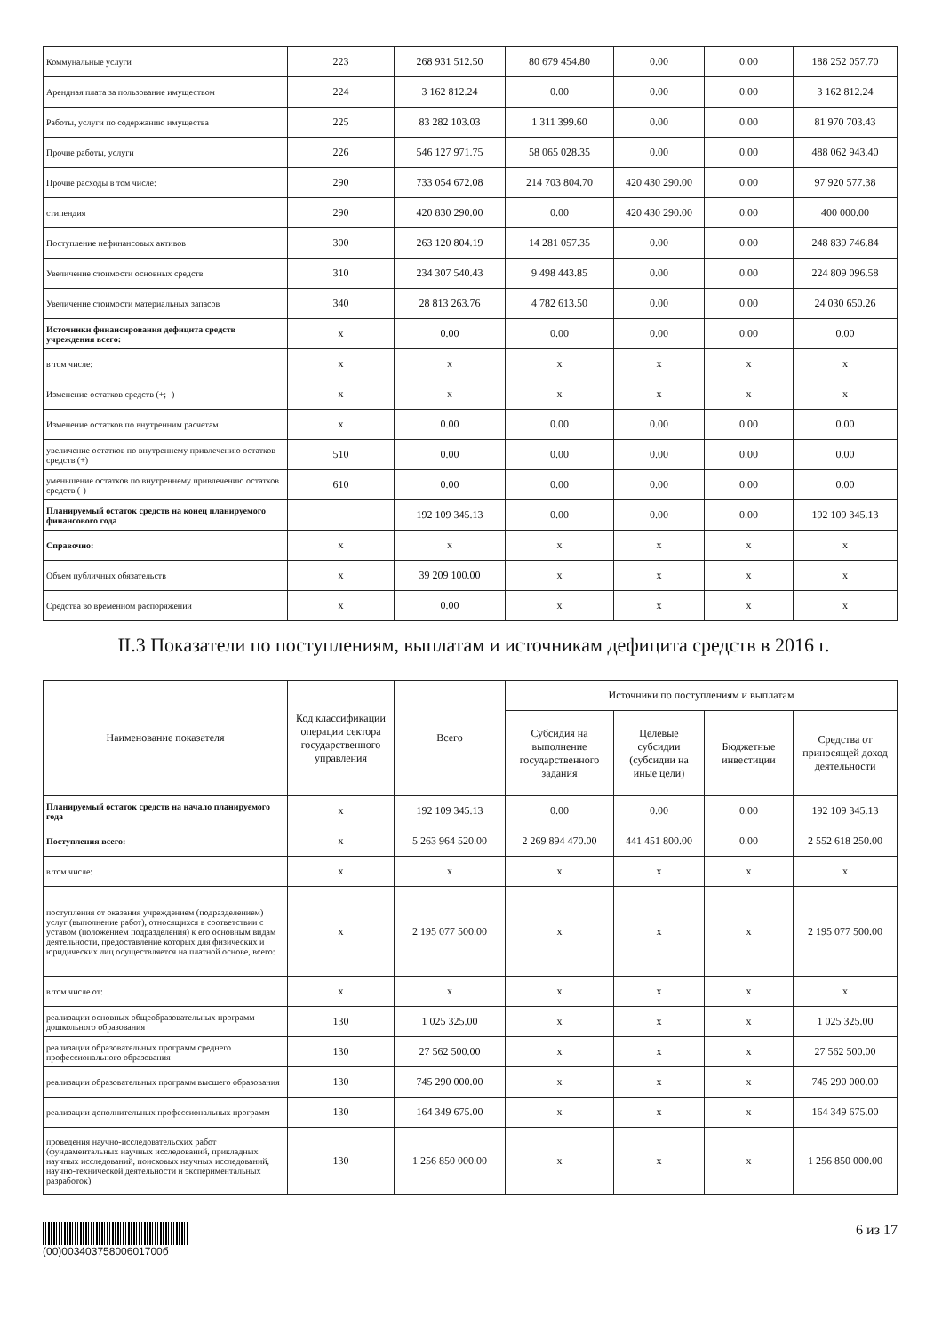| Коммунальные услуги | 223 | 268 931 512.50 | 80 679 454.80 | 0.00 | 0.00 | 188 252 057.70 |
| Арендная плата за пользование имуществом | 224 | 3 162 812.24 | 0.00 | 0.00 | 0.00 | 3 162 812.24 |
| Работы, услуги по содержанию имущества | 225 | 83 282 103.03 | 1 311 399.60 | 0.00 | 0.00 | 81 970 703.43 |
| Прочие работы, услуги | 226 | 546 127 971.75 | 58 065 028.35 | 0.00 | 0.00 | 488 062 943.40 |
| Прочие расходы в том числе: | 290 | 733 054 672.08 | 214 703 804.70 | 420 430 290.00 | 0.00 | 97 920 577.38 |
| стипендия | 290 | 420 830 290.00 | 0.00 | 420 430 290.00 | 0.00 | 400 000.00 |
| Поступление нефинансовых активов | 300 | 263 120 804.19 | 14 281 057.35 | 0.00 | 0.00 | 248 839 746.84 |
| Увеличение стоимости основных средств | 310 | 234 307 540.43 | 9 498 443.85 | 0.00 | 0.00 | 224 809 096.58 |
| Увеличение стоимости материальных запасов | 340 | 28 813 263.76 | 4 782 613.50 | 0.00 | 0.00 | 24 030 650.26 |
| Источники финансирования дефицита средств учреждения всего: | x | 0.00 | 0.00 | 0.00 | 0.00 | 0.00 |
| в том числе: | x | x | x | x | x | x |
| Изменение остатков средств (+; -) | x | x | x | x | x | x |
| Изменение остатков по внутренним расчетам | x | 0.00 | 0.00 | 0.00 | 0.00 | 0.00 |
| увеличение остатков по внутреннему привлечению остатков средств (+) | 510 | 0.00 | 0.00 | 0.00 | 0.00 | 0.00 |
| уменьшение остатков по внутреннему привлечению остатков средств (-) | 610 | 0.00 | 0.00 | 0.00 | 0.00 | 0.00 |
| Планируемый остаток средств на конец планируемого финансового года | | 192 109 345.13 | 0.00 | 0.00 | 0.00 | 192 109 345.13 |
| Справочно: | x | x | x | x | x | x |
| Объем публичных обязательств | x | 39 209 100.00 | x | x | x | x |
| Средства во временном распоряжении | x | 0.00 | x | x | x | x |
II.3 Показатели по поступлениям, выплатам и источникам дефицита средств в 2016 г.
| Наименование показателя | Код классификации операции сектора государственного управления | Всего | Источники по поступлениям и выплатам | | | |
| --- | --- | --- | --- | --- | --- | --- |
| | | | Субсидия на выполнение государственного задания | Целевые субсидии (субсидии на иные цели) | Бюджетные инвестиции | Средства от приносящей доход деятельности |
| Планируемый остаток средств на начало планируемого года | x | 192 109 345.13 | 0.00 | 0.00 | 0.00 | 192 109 345.13 |
| Поступления всего: | x | 5 263 964 520.00 | 2 269 894 470.00 | 441 451 800.00 | 0.00 | 2 552 618 250.00 |
| в том числе: | x | x | x | x | x | x |
| поступления от оказания учреждением (подразделением) услуг (выполнение работ), относящихся в соответствии с уставом (положением подразделения) к его основным видам деятельности, предоставление которых для физических и юридических лиц осуществляется на платной основе, всего: | x | 2 195 077 500.00 | x | x | x | 2 195 077 500.00 |
| в том числе от: | x | x | x | x | x | x |
| реализации основных общеобразовательных программ дошкольного образования | 130 | 1 025 325.00 | x | x | x | 1 025 325.00 |
| реализации образовательных программ среднего профессионального образования | 130 | 27 562 500.00 | x | x | x | 27 562 500.00 |
| реализации образовательных программ высшего образования | 130 | 745 290 000.00 | x | x | x | 745 290 000.00 |
| реализации дополнительных профессиональных программ | 130 | 164 349 675.00 | x | x | x | 164 349 675.00 |
| проведения научно-исследовательских работ (фундаментальных научных исследований, прикладных научных исследований, поисковых научных исследований, научно-технической деятельности и экспериментальных разработок) | 130 | 1 256 850 000.00 | x | x | x | 1 256 850 000.00 |
(00)00340375800601700б
6 из 17